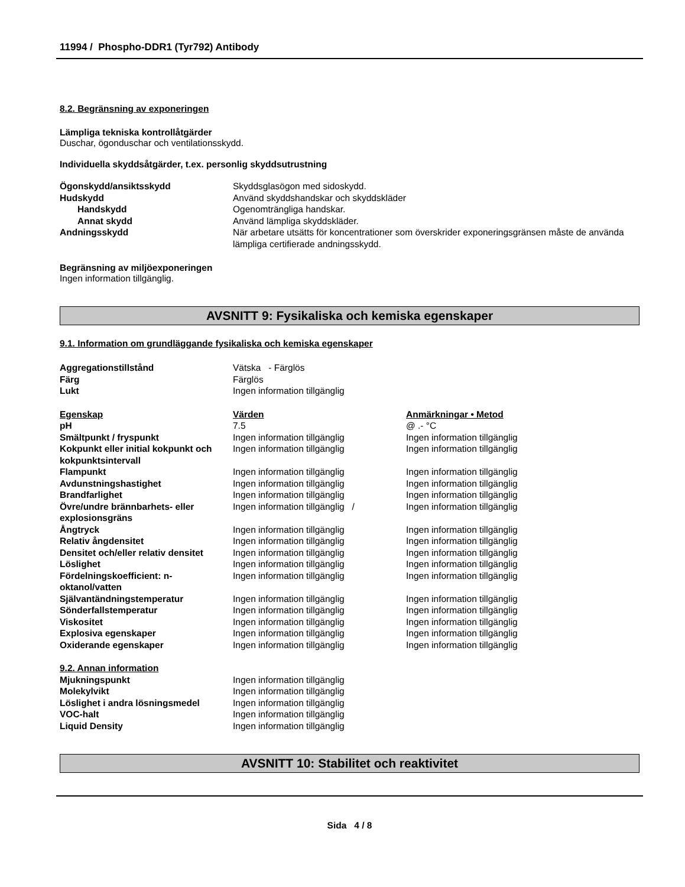11994 / Phospho-DDR1 (Tyr792) Antibody
8.2. Begränsning av exponeringen
Lämpliga tekniska kontrollåtgärder
Duschar, ögonduschar och ventilationsskydd.
Individuella skyddsåtgärder, t.ex. personlig skyddsutrustning
| Ögonskydd/ansiktsskydd | Skyddsglasögon med sidoskydd. |
| Hudskydd | Använd skyddshandskar och skyddskläder |
| Handskydd | Ogenomträngliga handskar. |
| Annat skydd | Använd lämpliga skyddskläder. |
| Andningsskydd | När arbetare utsätts för koncentrationer som överskrider exponeringsgränsen måste de använda lämpliga certifierade andningsskydd. |
Begränsning av miljöexponeringen
Ingen information tillgänglig.
AVSNITT 9: Fysikaliska och kemiska egenskaper
9.1. Information om grundläggande fysikaliska och kemiska egenskaper
| Aggregationstillstånd | Vätska - Färglös |
| Färg | Färglös |
| Lukt | Ingen information tillgänglig |
| Egenskap | Värden | Anmärkningar • Metod |
| pH | 7.5 | @ .- °C |
| Smältpunkt / fryspunkt | Ingen information tillgänglig | Ingen information tillgänglig |
| Kokpunkt eller initial kokpunkt och kokpunktsintervall | Ingen information tillgänglig | Ingen information tillgänglig |
| Flampunkt | Ingen information tillgänglig | Ingen information tillgänglig |
| Avdunstningshastighet | Ingen information tillgänglig | Ingen information tillgänglig |
| Brandfarlighet | Ingen information tillgänglig | Ingen information tillgänglig |
| Övre/undre brännbarhets- eller explosionsgräns | Ingen information tillgänglig / | Ingen information tillgänglig |
| Ångtryck | Ingen information tillgänglig | Ingen information tillgänglig |
| Relativ ångdensitet | Ingen information tillgänglig | Ingen information tillgänglig |
| Densitet och/eller relativ densitet | Ingen information tillgänglig | Ingen information tillgänglig |
| Löslighet | Ingen information tillgänglig | Ingen information tillgänglig |
| Fördelningskoefficient: n-oktanol/vatten | Ingen information tillgänglig | Ingen information tillgänglig |
| Självantändningstemperatur | Ingen information tillgänglig | Ingen information tillgänglig |
| Sönderfallstemperatur | Ingen information tillgänglig | Ingen information tillgänglig |
| Viskositet | Ingen information tillgänglig | Ingen information tillgänglig |
| Explosiva egenskaper | Ingen information tillgänglig | Ingen information tillgänglig |
| Oxiderande egenskaper | Ingen information tillgänglig | Ingen information tillgänglig |
| 9.2. Annan information | |
| Mjukningspunkt | Ingen information tillgänglig |
| Molekylvikt | Ingen information tillgänglig |
| Löslighet i andra lösningsmedel | Ingen information tillgänglig |
| VOC-halt | Ingen information tillgänglig |
| Liquid Density | Ingen information tillgänglig |
AVSNITT 10: Stabilitet och reaktivitet
Sida 4 / 8